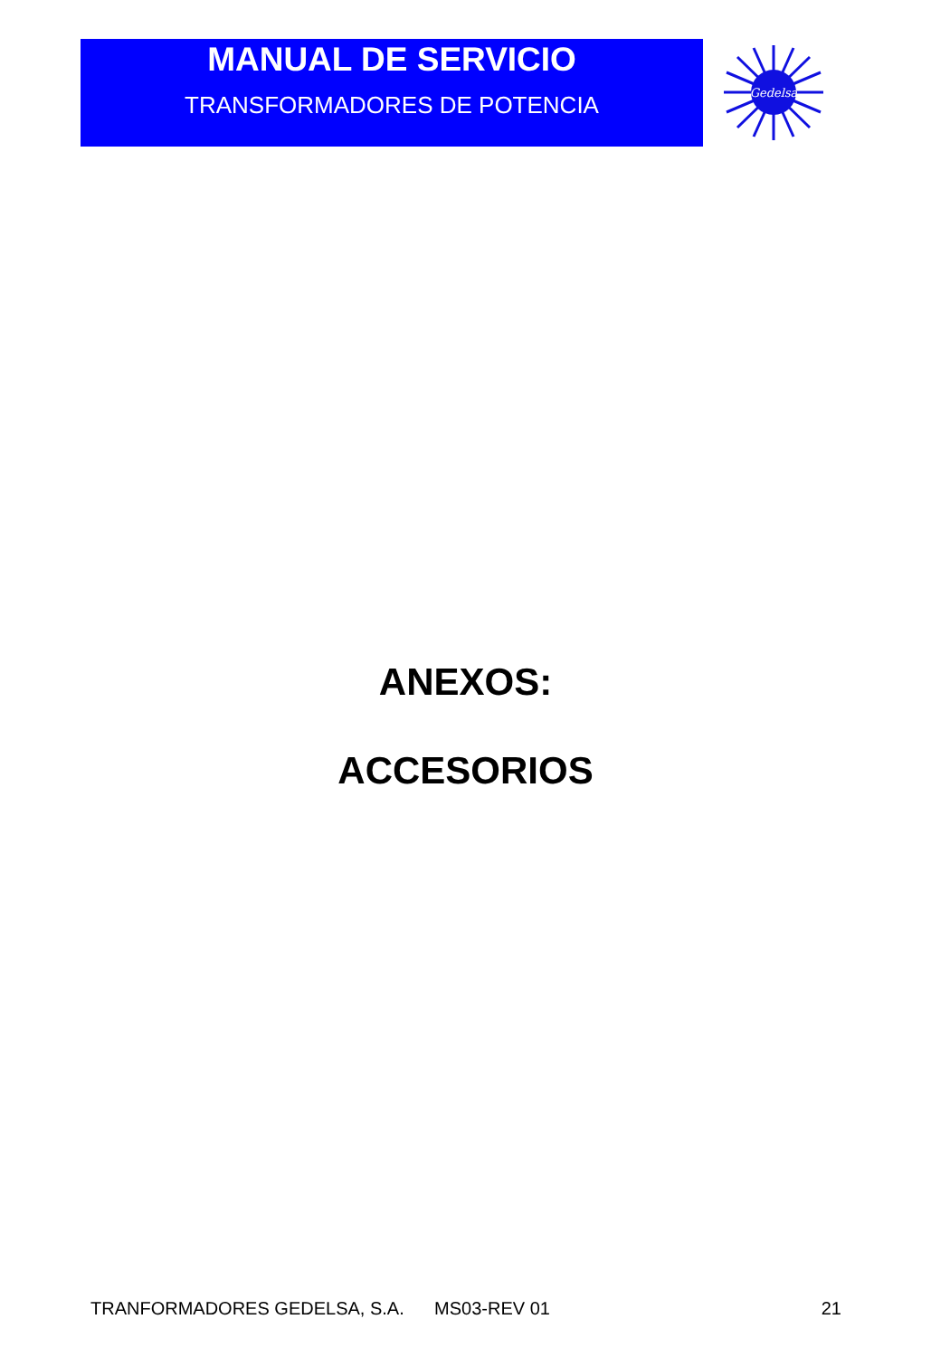MANUAL DE SERVICIO
TRANSFORMADORES DE POTENCIA
Gedelsa
ANEXOS:
ACCESORIOS
TRANFORMADORES GEDELSA, S.A. MS03-REV 01 21